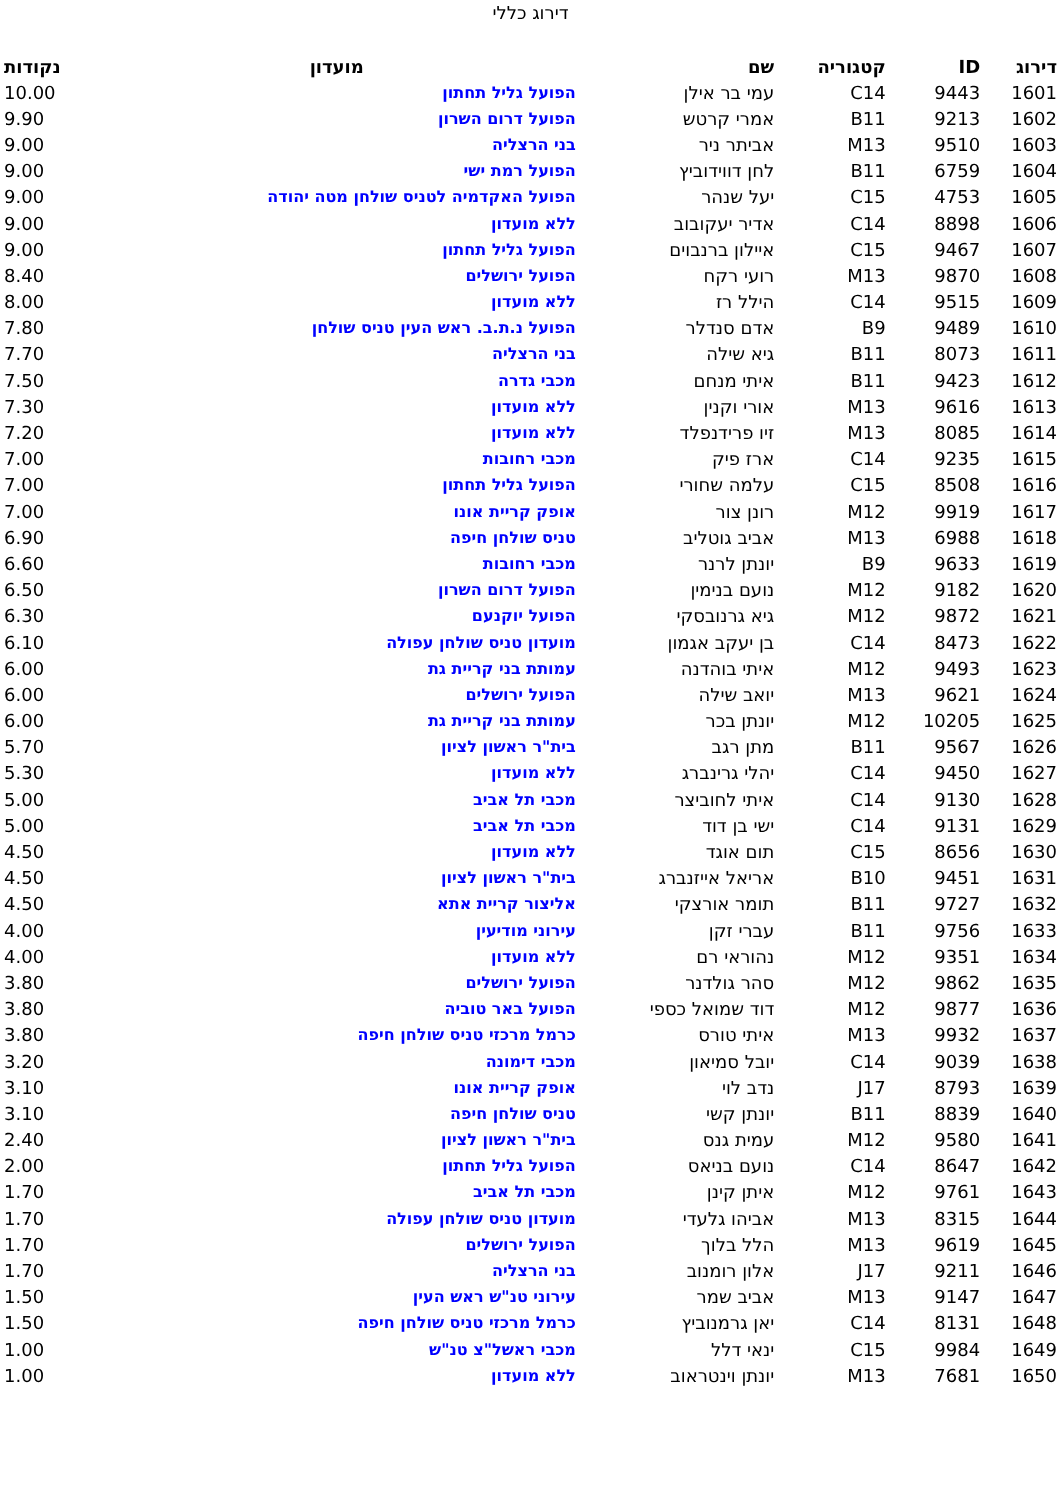דירוג כללי
| דירוג | ID | קטגוריה | שם | מועדון | נקודות |
| --- | --- | --- | --- | --- | --- |
| 1601 | 9443 | C14 | עמי בר אילן | הפועל גליל תחתון | 10.00 |
| 1602 | 9213 | B11 | אמרי קרטש | הפועל דרום השרון | 9.90 |
| 1603 | 9510 | M13 | אביתר ניר | בני הרצליה | 9.00 |
| 1604 | 6759 | B11 | לחן דווידוביץ | הפועל רמת ישי | 9.00 |
| 1605 | 4753 | C15 | יעל שנהר | הפועל האקדמיה לטניס שולחן מטה יהודה | 9.00 |
| 1606 | 8898 | C14 | אדיר יעקובוב | ללא מועדון | 9.00 |
| 1607 | 9467 | C15 | איילון ברנבוים | הפועל גליל תחתון | 9.00 |
| 1608 | 9870 | M13 | רועי רקח | הפועל ירושלים | 8.40 |
| 1609 | 9515 | C14 | הילל רז | ללא מועדון | 8.00 |
| 1610 | 9489 | B9 | אדם סנדלר | הפועל נ.ת.ב. ראש העין טניס שולחן | 7.80 |
| 1611 | 8073 | B11 | גיא שילה | בני הרצליה | 7.70 |
| 1612 | 9423 | B11 | איתי מנחם | מכבי גדרה | 7.50 |
| 1613 | 9616 | M13 | אורי וקנין | ללא מועדון | 7.30 |
| 1614 | 8085 | M13 | זיו פרידנפלד | ללא מועדון | 7.20 |
| 1615 | 9235 | C14 | ארז פיק | מכבי רחובות | 7.00 |
| 1616 | 8508 | C15 | עלמה שחורי | הפועל גליל תחתון | 7.00 |
| 1617 | 9919 | M12 | רונן צור | אופק קריית אונו | 7.00 |
| 1618 | 6988 | M13 | אביב גוטליב | טניס שולחן חיפה | 6.90 |
| 1619 | 9633 | B9 | יונתן לרנר | מכבי רחובות | 6.60 |
| 1620 | 9182 | M12 | נועם בנימין | הפועל דרום השרון | 6.50 |
| 1621 | 9872 | M12 | גיא גרנובסקי | הפועל יוקנעם | 6.30 |
| 1622 | 8473 | C14 | בן יעקב אגמון | מועדון טניס שולחן עפולה | 6.10 |
| 1623 | 9493 | M12 | איתי בוהדנה | עמותת בני קריית גת | 6.00 |
| 1624 | 9621 | M13 | יואב שילה | הפועל ירושלים | 6.00 |
| 1625 | 10205 | M12 | יונתן בכר | עמותת בני קריית גת | 6.00 |
| 1626 | 9567 | B11 | מתן רגב | בית"ר ראשון לציון | 5.70 |
| 1627 | 9450 | C14 | יהלי גרינברג | ללא מועדון | 5.30 |
| 1628 | 9130 | C14 | איתי לחוביצר | מכבי תל אביב | 5.00 |
| 1629 | 9131 | C14 | ישי בן דוד | מכבי תל אביב | 5.00 |
| 1630 | 8656 | C15 | תום אוגד | ללא מועדון | 4.50 |
| 1631 | 9451 | B10 | אריאל אייזנברג | בית"ר ראשון לציון | 4.50 |
| 1632 | 9727 | B11 | תומר אורצקי | אליצור קריית אתא | 4.50 |
| 1633 | 9756 | B11 | עברי זקן | עירוני מודיעין | 4.00 |
| 1634 | 9351 | M12 | נהוראי רם | ללא מועדון | 4.00 |
| 1635 | 9862 | M12 | סהר גולדנר | הפועל ירושלים | 3.80 |
| 1636 | 9877 | M12 | דוד שמואל כספי | הפועל באר טוביה | 3.80 |
| 1637 | 9932 | M13 | איתי טורס | כרמל מרכזי טניס שולחן חיפה | 3.80 |
| 1638 | 9039 | C14 | יובל סמיאון | מכבי דימונה | 3.20 |
| 1639 | 8793 | J17 | נדב לוי | אופק קריית אונו | 3.10 |
| 1640 | 8839 | B11 | יונתן קשי | טניס שולחן חיפה | 3.10 |
| 1641 | 9580 | M12 | עמית גנס | בית"ר ראשון לציון | 2.40 |
| 1642 | 8647 | C14 | נועם בניאס | הפועל גליל תחתון | 2.00 |
| 1643 | 9761 | M12 | איתן קינן | מכבי תל אביב | 1.70 |
| 1644 | 8315 | M13 | אביהו גלעדי | מועדון טניס שולחן עפולה | 1.70 |
| 1645 | 9619 | M13 | הלל בלוך | הפועל ירושלים | 1.70 |
| 1646 | 9211 | J17 | אלון רומנוב | בני הרצליה | 1.70 |
| 1647 | 9147 | M13 | אביב שמר | עירוני טנ"ש ראש העין | 1.50 |
| 1648 | 8131 | C14 | יאן גרמנוביץ | כרמל מרכזי טניס שולחן חיפה | 1.50 |
| 1649 | 9984 | C15 | ינאי דלל | מכבי ראשל"צ טנ"ש | 1.00 |
| 1650 | 7681 | M13 | יונתן וינטראוב | ללא מועדון | 1.00 |